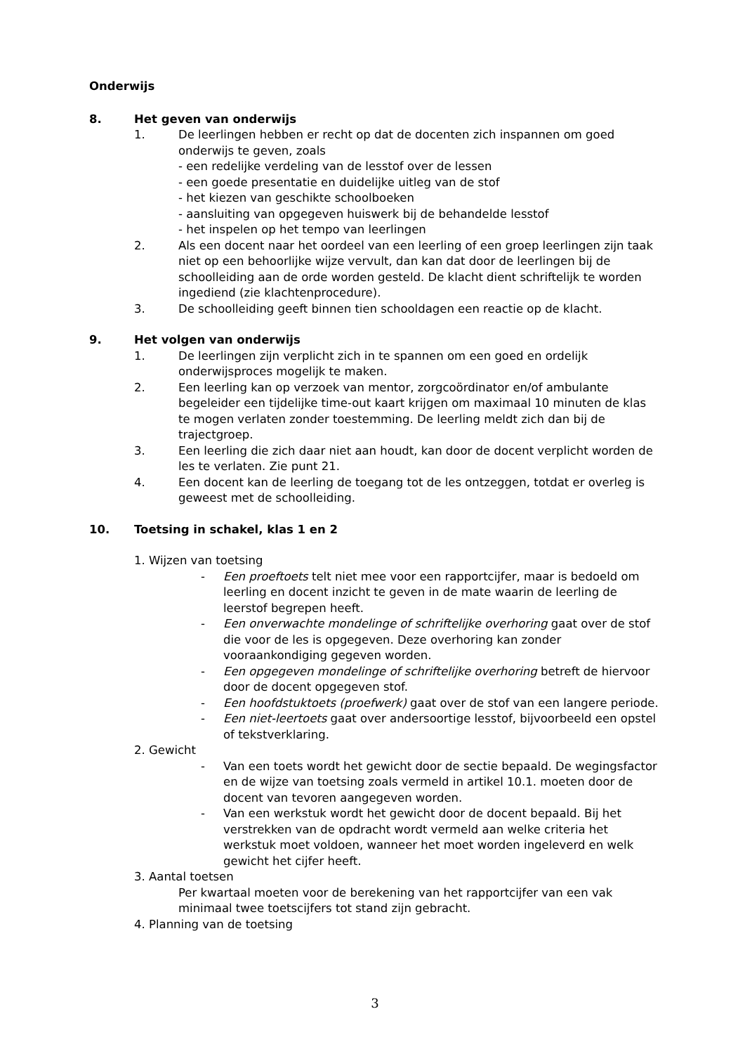Onderwijs
8. Het geven van onderwijs
1. De leerlingen hebben er recht op dat de docenten zich inspannen om goed onderwijs te geven, zoals
- een redelijke verdeling van de lesstof over de lessen
- een goede presentatie en duidelijke uitleg van de stof
- het kiezen van geschikte schoolboeken
- aansluiting van opgegeven huiswerk bij de behandelde lesstof
- het inspelen op het tempo van leerlingen
2. Als een docent naar het oordeel van een leerling of een groep leerlingen zijn taak niet op een behoorlijke wijze vervult, dan kan dat door de leerlingen bij de schoolleiding aan de orde worden gesteld. De klacht dient schriftelijk te worden ingediend (zie klachtenprocedure).
3. De schoolleiding geeft binnen tien schooldagen een reactie op de klacht.
9. Het volgen van onderwijs
1. De leerlingen zijn verplicht zich in te spannen om een goed en ordelijk onderwijsproces mogelijk te maken.
2. Een leerling kan op verzoek van mentor, zorgcoördinator en/of ambulante begeleider een tijdelijke time-out kaart krijgen om maximaal 10 minuten de klas te mogen verlaten zonder toestemming. De leerling meldt zich dan bij de trajectgroep.
3. Een leerling die zich daar niet aan houdt, kan door de docent verplicht worden de les te verlaten. Zie punt 21.
4. Een docent kan de leerling de toegang tot de les ontzeggen, totdat er overleg is geweest met de schoolleiding.
10. Toetsing in schakel, klas 1 en 2
1. Wijzen van toetsing
- Een proeftoets telt niet mee voor een rapportcijfer, maar is bedoeld om leerling en docent inzicht te geven in de mate waarin de leerling de leerstof begrepen heeft.
- Een onverwachte mondelinge of schriftelijke overhoring gaat over de stof die voor de les is opgegeven. Deze overhoring kan zonder vooraankondiging gegeven worden.
- Een opgegeven mondelinge of schriftelijke overhoring betreft de hiervoor door de docent opgegeven stof.
- Een hoofdstuktoets (proefwerk) gaat over de stof van een langere periode.
- Een niet-leertoets gaat over andersoortige lesstof, bijvoorbeeld een opstel of tekstverklaring.
2. Gewicht
- Van een toets wordt het gewicht door de sectie bepaald. De wegingsfactor en de wijze van toetsing zoals vermeld in artikel 10.1. moeten door de docent van tevoren aangegeven worden.
- Van een werkstuk wordt het gewicht door de docent bepaald. Bij het verstrekken van de opdracht wordt vermeld aan welke criteria het werkstuk moet voldoen, wanneer het moet worden ingeleverd en welk gewicht het cijfer heeft.
3. Aantal toetsen
Per kwartaal moeten voor de berekening van het rapportcijfer van een vak minimaal twee toetscijfers tot stand zijn gebracht.
4. Planning van de toetsing
3